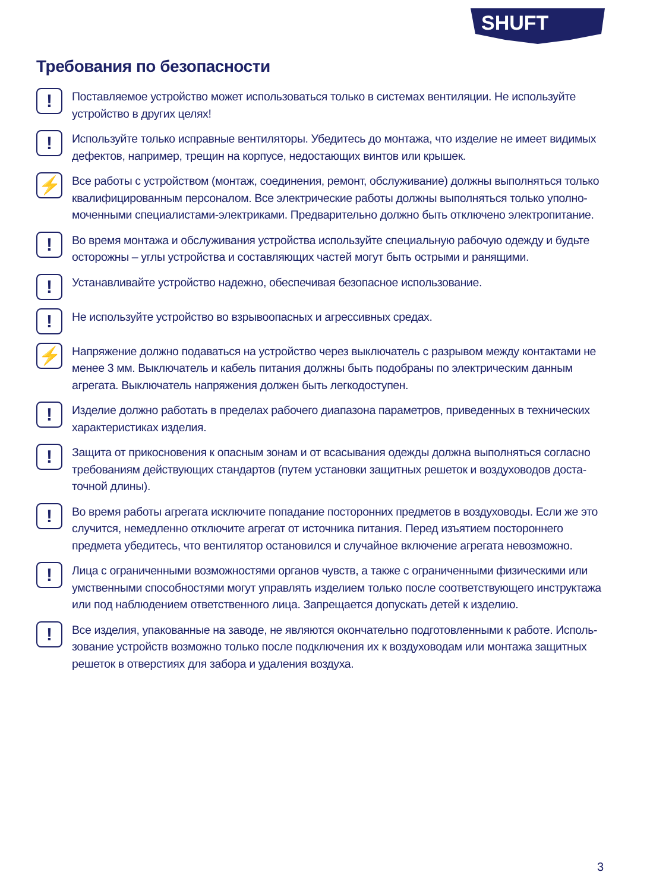SHUFT
Требования по безопасности
!
Поставляемое устройство может использоваться только в системах вентиляции. Не используйте устройство в других целях!
!
Используйте только исправные вентиляторы. Убедитесь до монтажа, что изделие не имеет видимых дефектов, например, трещин на корпусе, недостающих винтов или крышек.
⚡
Все работы с устройством (монтаж, соединения, ремонт, обслуживание) должны выполняться только квалифицированным персоналом. Все электрические работы должны выполняться только уполно­моченными специалистами-электриками. Предварительно должно быть отключено электропитание.
!
Во время монтажа и обслуживания устройства используйте специальную рабочую одежду и будьте осторожны – углы устройства и составляющих частей могут быть острыми и ранящими.
!
Устанавливайте устройство надежно, обеспечивая безопасное использование.
!
Не используйте устройство во взрывоопасных и агрессивных средах.
⚡
Напряжение должно подаваться на устройство через выключатель с разрывом между контактами не менее 3 мм. Выключатель и кабель питания должны быть подобраны по электрическим данным агрегата. Выключатель напряжения должен быть легкодоступен.
!
Изделие должно работать в пределах рабочего диапазона параметров, приведенных в технических характеристиках изделия.
!
Защита от прикосновения к опасным зонам и от всасывания одежды должна выполняться согласно требованиям действующих стандартов (путем установки защитных решеток и воздуховодов доста­точной длины).
!
Во время работы агрегата исключите попадание посторонних предметов в воздуховоды. Если же это случится, немедленно отключите агрегат от источника питания. Перед изъятием постороннего предмета убедитесь, что вентилятор остановился и случайное включение агрегата невозможно.
!
Лица с ограниченными возможностями органов чувств, а также с ограниченными физическими или умственными способностями могут управлять изделием только после соответствующего инструктажа или под наблюдением ответственного лица. Запрещается допускать детей к изделию.
!
Все изделия, упакованные на заводе, не являются окончательно подготовленными к работе. Исполь­зование устройств возможно только после подключения их к воздуховодам или монтажа защитных решеток в отверстиях для забора и удаления воздуха.
3